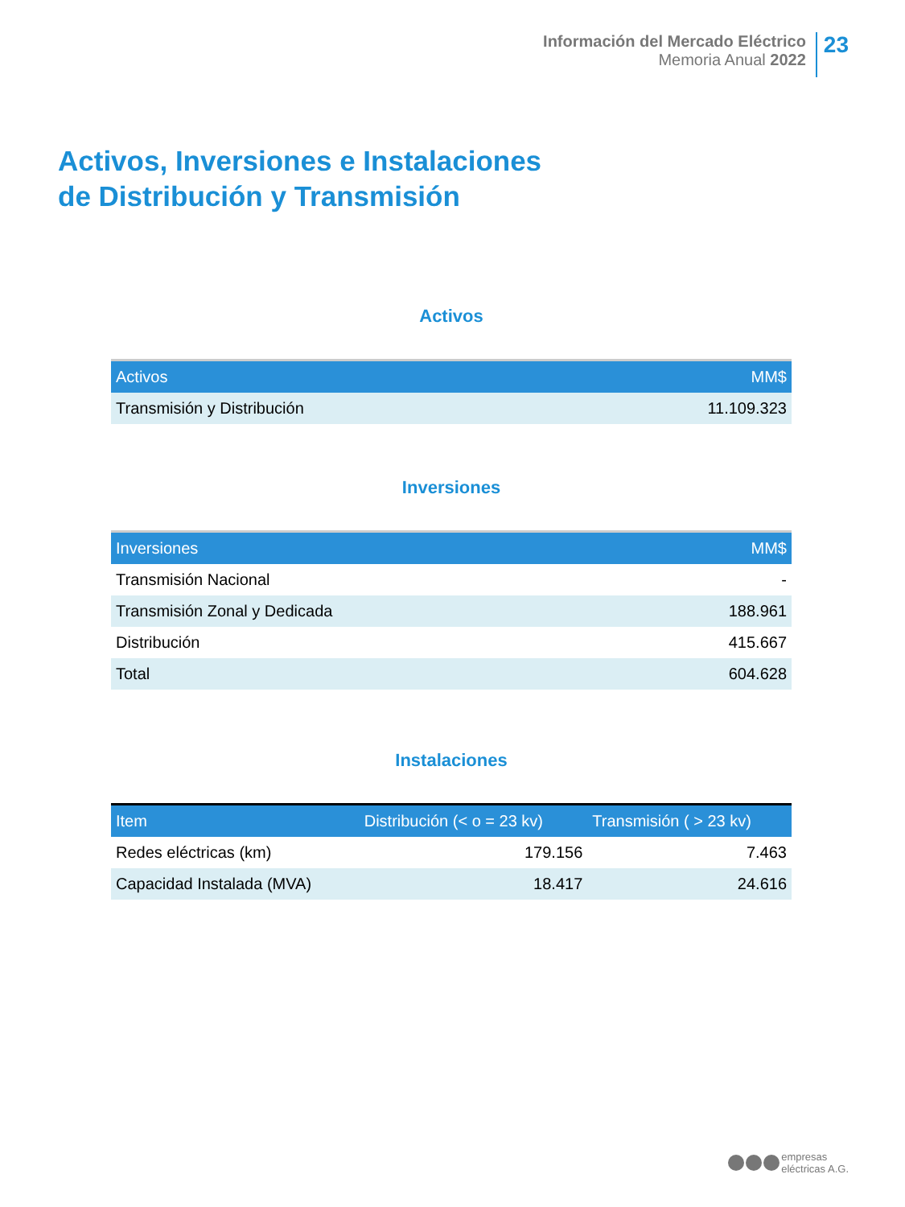Información del Mercado Eléctrico
Memoria Anual 2022
23
Activos, Inversiones e Instalaciones
de Distribución y Transmisión
Activos
| Activos | MM$ |
| --- | --- |
| Transmisión y Distribución | 11.109.323 |
Inversiones
| Inversiones | MM$ |
| --- | --- |
| Transmisión Nacional | - |
| Transmisión Zonal y Dedicada | 188.961 |
| Distribución | 415.667 |
| Total | 604.628 |
Instalaciones
| Item | Distribución (< o = 23 kv) | Transmisión ( > 23 kv) |
| --- | --- | --- |
| Redes eléctricas (km) | 179.156 | 7.463 |
| Capacidad Instalada (MVA) | 18.417 | 24.616 |
empresas
eléctricas A.G.